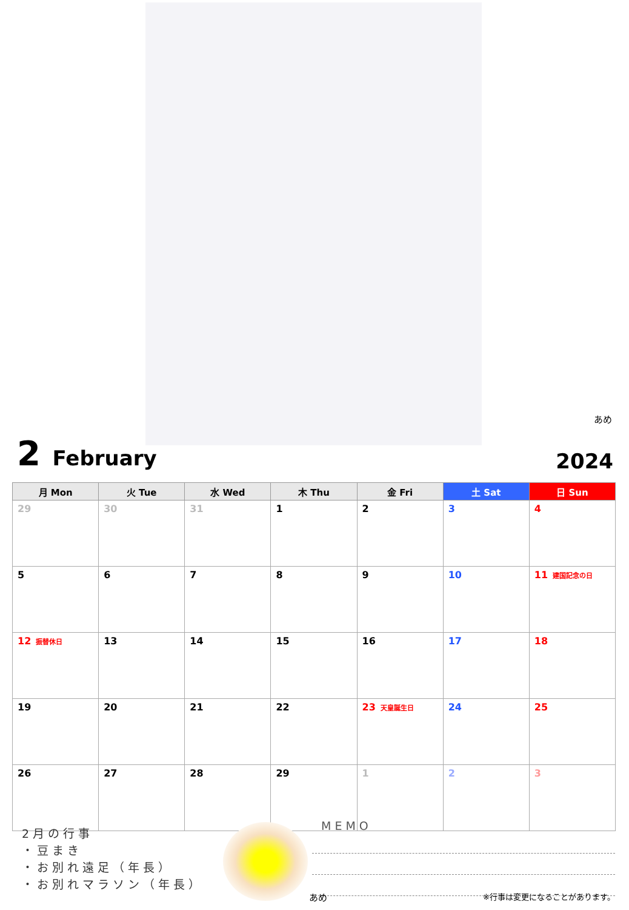あめ
2 February
2024
| 月 Mon | 火 Tue | 水 Wed | 木 Thu | 金 Fri | 土 Sat | 日 Sun |
| --- | --- | --- | --- | --- | --- | --- |
| 29 | 30 | 31 | 1 | 2 | 3 | 4 |
| 5 | 6 | 7 | 8 | 9 | 10 | 11 建国記念の日 |
| 12 振替休日 | 13 | 14 | 15 | 16 | 17 | 18 |
| 19 | 20 | 21 | 22 | 23 天皇誕生日 | 24 | 25 |
| 26 | 27 | 28 | 29 | 1 | 2 | 3 |
2月の行事
・豆まき
・お別れ遠足（年長）
・お別れマラソン（年長）
MEMO
あめ ※行事は変更になることがあります。